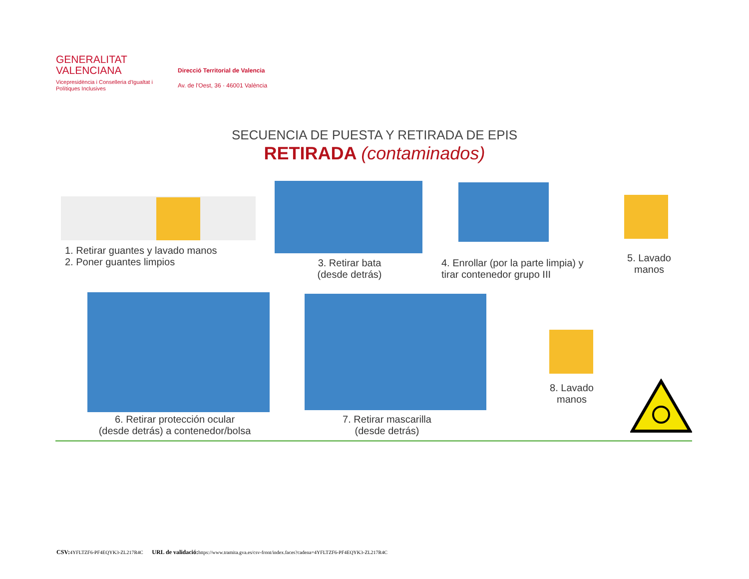GENERALITAT
VALENCIANA
Vicepresidència i Conselleria d'Igualtat i Polítiques Inclusives
Direcció Territorial de Valencia
Av. de l'Oest, 36 · 46001 València
SECUENCIA DE PUESTA Y RETIRADA DE EPIS
RETIRADA (contaminados)
1. Retirar guantes y lavado manos
2. Poner guantes limpios
3. Retirar bata
(desde detrás)
4. Enrollar (por la parte limpia) y
tirar contenedor grupo III
5. Lavado
manos
6. Retirar protección ocular
(desde detrás) a contenedor/bolsa
7. Retirar mascarilla
(desde detrás)
8. Lavado
manos
CSV: 4YFLTZF6-PF4EQYK3-ZL217R4C URL de validació: https://www.tramita.gva.es/csv-front/index.faces?cadena=4YFLTZF6-PF4EQYK3-ZL217R4C